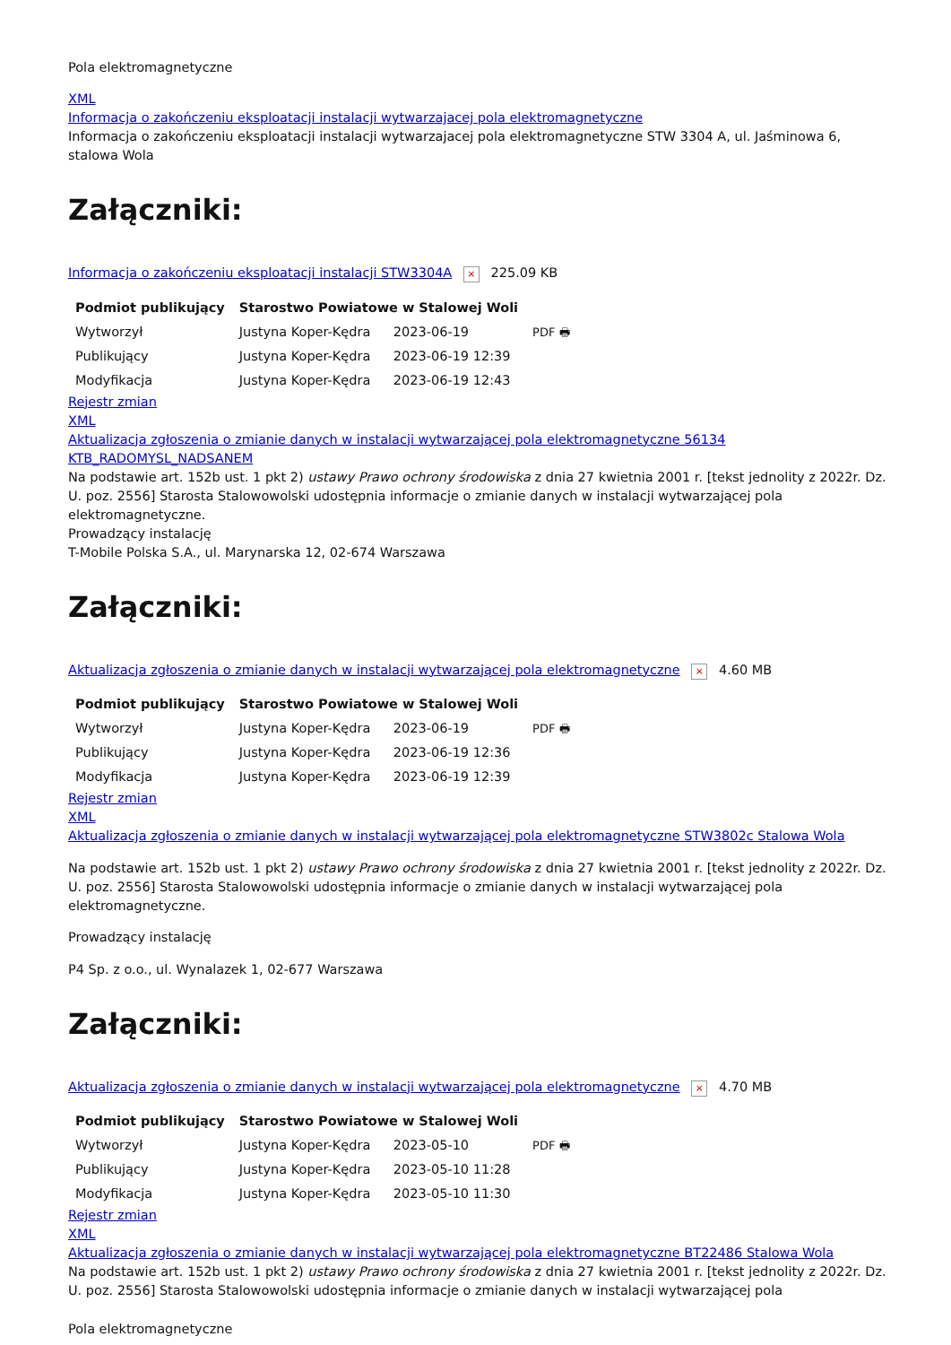Pola elektromagnetyczne
XML
Informacja o zakończeniu eksploatacji instalacji wytwarzajacej pola elektromagnetyczne
Informacja o zakończeniu eksploatacji instalacji wytwarzajacej pola elektromagnetyczne STW 3304 A, ul. Jaśminowa 6, stalowa Wola
Załączniki:
Informacja o zakończeniu eksploatacji instalacji STW3304A × 225.09 KB
| Podmiot publikujący | Starostwo Powiatowe w Stalowej Woli | | |
| --- | --- | --- | --- |
| Wytworzył | Justyna Koper-Kędra | 2023-06-19 | PDF 🖶 |
| Publikujący | Justyna Koper-Kędra | 2023-06-19 12:39 | |
| Modyfikacja | Justyna Koper-Kędra | 2023-06-19 12:43 | |
Rejestr zmian
XML
Aktualizacja zgłoszenia o zmianie danych w instalacji wytwarzającej pola elektromagnetyczne 56134 KTB_RADOMYSL_NADSANEM
Na podstawie art. 152b ust. 1 pkt 2) ustawy Prawo ochrony środowiska z dnia 27 kwietnia 2001 r. [tekst jednolity z 2022r. Dz. U. poz. 2556] Starosta Stalowowolski udostępnia informacje o zmianie danych w instalacji wytwarzającej pola elektromagnetyczne.
Prowadzący instalację
T-Mobile Polska S.A., ul. Marynarska 12, 02-674 Warszawa
Załączniki:
Aktualizacja zgłoszenia o zmianie danych w instalacji wytwarzającej pola elektromagnetyczne × 4.60 MB
| Podmiot publikujący | Starostwo Powiatowe w Stalowej Woli | | |
| --- | --- | --- | --- |
| Wytworzył | Justyna Koper-Kędra | 2023-06-19 | PDF 🖶 |
| Publikujący | Justyna Koper-Kędra | 2023-06-19 12:36 | |
| Modyfikacja | Justyna Koper-Kędra | 2023-06-19 12:39 | |
Rejestr zmian
XML
Aktualizacja zgłoszenia o zmianie danych w instalacji wytwarzającej pola elektromagnetyczne STW3802c Stalowa Wola
Na podstawie art. 152b ust. 1 pkt 2) ustawy Prawo ochrony środowiska z dnia 27 kwietnia 2001 r. [tekst jednolity z 2022r. Dz. U. poz. 2556] Starosta Stalowowolski udostępnia informacje o zmianie danych w instalacji wytwarzającej pola elektromagnetyczne.
Prowadzący instalację
P4 Sp. z o.o., ul. Wynalazek 1, 02-677 Warszawa
Załączniki:
Aktualizacja zgłoszenia o zmianie danych w instalacji wytwarzającej pola elektromagnetyczne × 4.70 MB
| Podmiot publikujący | Starostwo Powiatowe w Stalowej Woli | | |
| --- | --- | --- | --- |
| Wytworzył | Justyna Koper-Kędra | 2023-05-10 | PDF 🖶 |
| Publikujący | Justyna Koper-Kędra | 2023-05-10 11:28 | |
| Modyfikacja | Justyna Koper-Kędra | 2023-05-10 11:30 | |
Rejestr zmian
XML
Aktualizacja zgłoszenia o zmianie danych w instalacji wytwarzającej pola elektromagnetyczne BT22486 Stalowa Wola
Na podstawie art. 152b ust. 1 pkt 2) ustawy Prawo ochrony środowiska z dnia 27 kwietnia 2001 r. [tekst jednolity z 2022r. Dz. U. poz. 2556] Starosta Stalowowolski udostępnia informacje o zmianie danych w instalacji wytwarzającej pola
Pola elektromagnetyczne